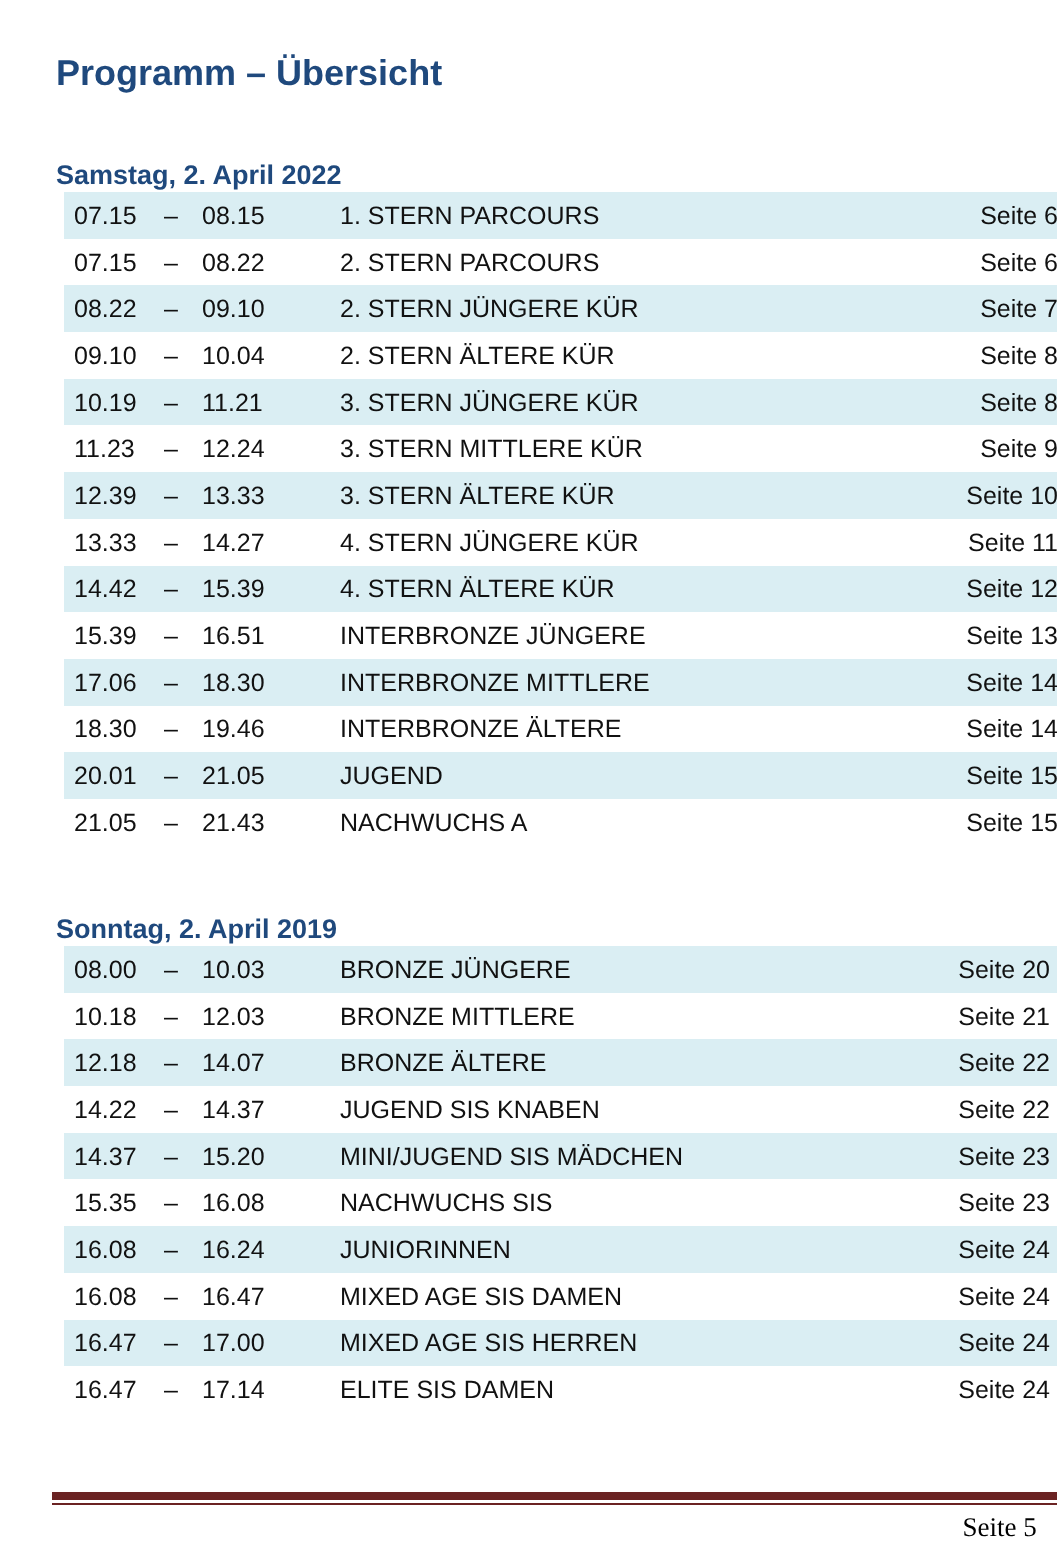Programm – Übersicht
Samstag, 2. April 2022
| 07.15 | – | 08.15 | 1. STERN PARCOURS | Seite 6 |
| 07.15 | – | 08.22 | 2. STERN PARCOURS | Seite 6 |
| 08.22 | – | 09.10 | 2. STERN JÜNGERE KÜR | Seite 7 |
| 09.10 | – | 10.04 | 2. STERN ÄLTERE KÜR | Seite 8 |
| 10.19 | – | 11.21 | 3. STERN JÜNGERE KÜR | Seite 8 |
| 11.23 | – | 12.24 | 3. STERN MITTLERE KÜR | Seite 9 |
| 12.39 | – | 13.33 | 3. STERN ÄLTERE KÜR | Seite 10 |
| 13.33 | – | 14.27 | 4. STERN JÜNGERE KÜR | Seite 11 |
| 14.42 | – | 15.39 | 4. STERN ÄLTERE KÜR | Seite 12 |
| 15.39 | – | 16.51 | INTERBRONZE JÜNGERE | Seite 13 |
| 17.06 | – | 18.30 | INTERBRONZE MITTLERE | Seite 14 |
| 18.30 | – | 19.46 | INTERBRONZE ÄLTERE | Seite 14 |
| 20.01 | – | 21.05 | JUGEND | Seite 15 |
| 21.05 | – | 21.43 | NACHWUCHS A | Seite 15 |
Sonntag, 2. April 2019
| 08.00 | – | 10.03 | BRONZE JÜNGERE | Seite 20 |
| 10.18 | – | 12.03 | BRONZE MITTLERE | Seite 21 |
| 12.18 | – | 14.07 | BRONZE ÄLTERE | Seite 22 |
| 14.22 | – | 14.37 | JUGEND SIS KNABEN | Seite 22 |
| 14.37 | – | 15.20 | MINI/JUGEND SIS MÄDCHEN | Seite 23 |
| 15.35 | – | 16.08 | NACHWUCHS SIS | Seite 23 |
| 16.08 | – | 16.24 | JUNIORINNEN | Seite 24 |
| 16.08 | – | 16.47 | MIXED AGE SIS DAMEN | Seite 24 |
| 16.47 | – | 17.00 | MIXED AGE SIS HERREN | Seite 24 |
| 16.47 | – | 17.14 | ELITE SIS DAMEN | Seite 24 |
Seite 5